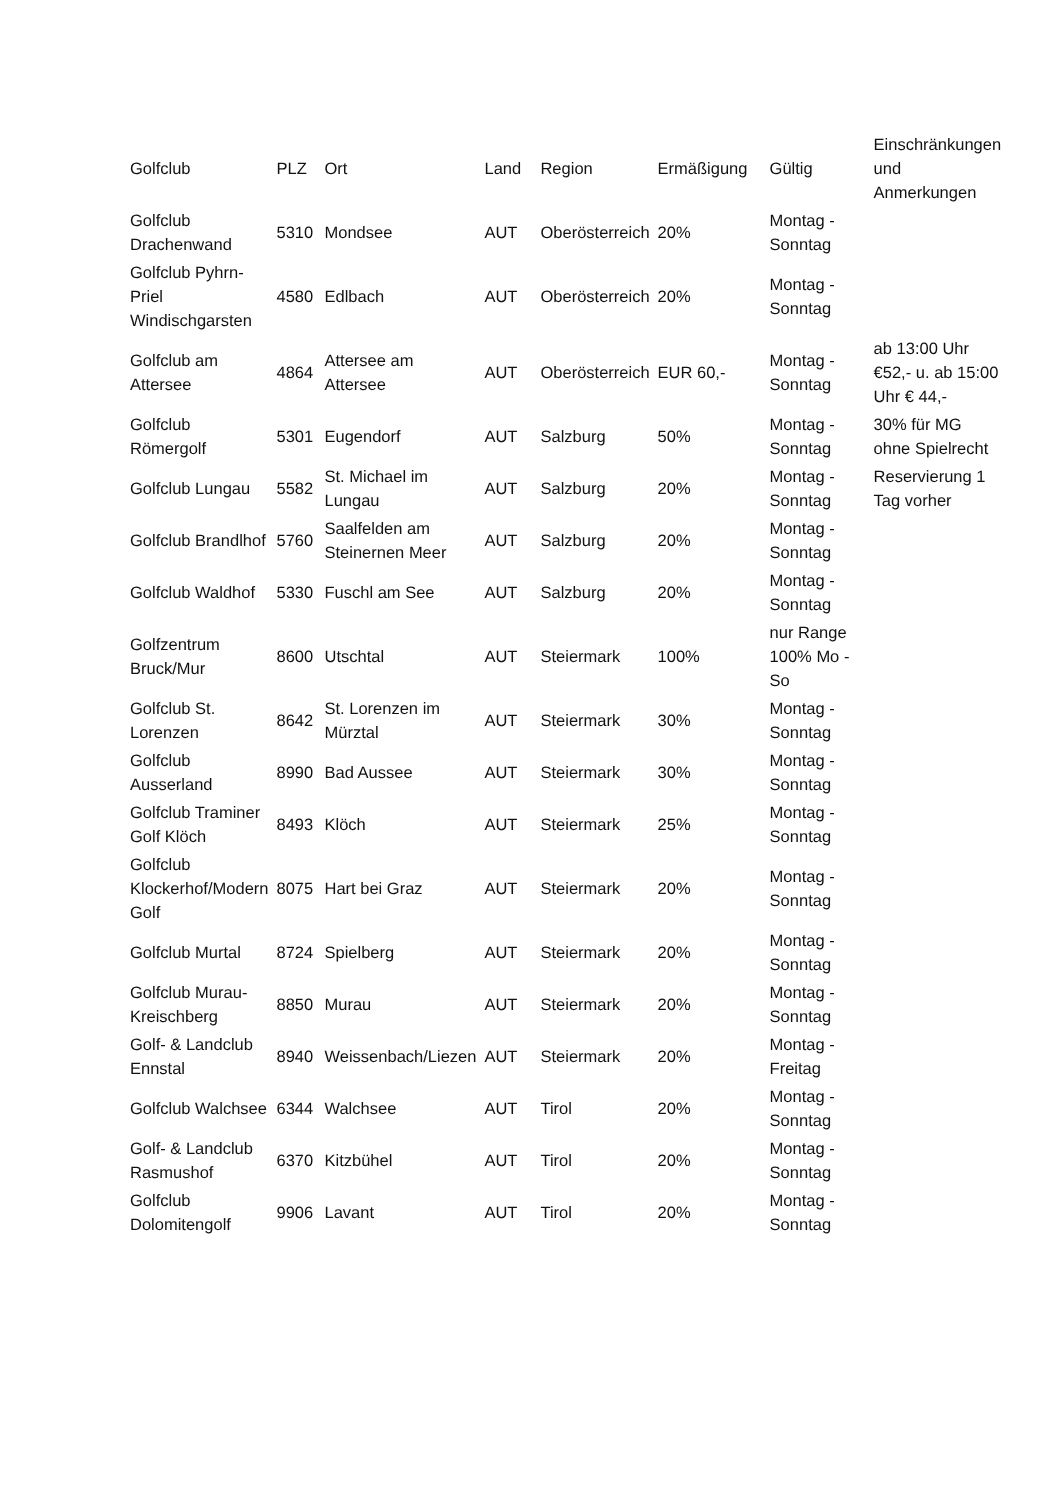| Golfclub | PLZ | Ort | Land | Region | Ermäßigung | Gültig | Einschränkungen und Anmerkungen |
| --- | --- | --- | --- | --- | --- | --- | --- |
| Golfclub Drachenwand | 5310 | Mondsee | AUT | Oberösterreich | 20% | Montag - Sonntag | |
| Golfclub Pyhrn-Priel Windischgarsten | 4580 | Edlbach | AUT | Oberösterreich | 20% | Montag - Sonntag | |
| Golfclub am Attersee | 4864 | Attersee am Attersee | AUT | Oberösterreich | EUR 60,- | Montag - Sonntag | ab 13:00 Uhr €52,- u. ab 15:00 Uhr € 44,- |
| Golfclub Römergolf | 5301 | Eugendorf | AUT | Salzburg | 50% | Montag - Sonntag | 30% für MG ohne Spielrecht |
| Golfclub Lungau | 5582 | St. Michael im Lungau | AUT | Salzburg | 20% | Montag - Sonntag | Reservierung 1 Tag vorher |
| Golfclub Brandlhof | 5760 | Saalfelden am Steinernen Meer | AUT | Salzburg | 20% | Montag - Sonntag | |
| Golfclub Waldhof | 5330 | Fuschl am See | AUT | Salzburg | 20% | Montag - Sonntag | |
| Golfzentrum Bruck/Mur | 8600 | Utschtal | AUT | Steiermark | 100% | nur Range 100% Mo - So | |
| Golfclub St. Lorenzen | 8642 | St. Lorenzen im Mürztal | AUT | Steiermark | 30% | Montag - Sonntag | |
| Golfclub Ausserland | 8990 | Bad Aussee | AUT | Steiermark | 30% | Montag - Sonntag | |
| Golfclub Traminer Golf Klöch | 8493 | Klöch | AUT | Steiermark | 25% | Montag - Sonntag | |
| Golfclub Klockerhof/Modern Golf | 8075 | Hart bei Graz | AUT | Steiermark | 20% | Montag - Sonntag | |
| Golfclub Murtal | 8724 | Spielberg | AUT | Steiermark | 20% | Montag - Sonntag | |
| Golfclub Murau-Kreischberg | 8850 | Murau | AUT | Steiermark | 20% | Montag - Sonntag | |
| Golf- & Landclub Ennstal | 8940 | Weissenbach/Liezen | AUT | Steiermark | 20% | Montag - Freitag | |
| Golfclub Walchsee | 6344 | Walchsee | AUT | Tirol | 20% | Montag - Sonntag | |
| Golf- & Landclub Rasmushof | 6370 | Kitzbühel | AUT | Tirol | 20% | Montag - Sonntag | |
| Golfclub Dolomitengolf | 9906 | Lavant | AUT | Tirol | 20% | Montag - Sonntag | |